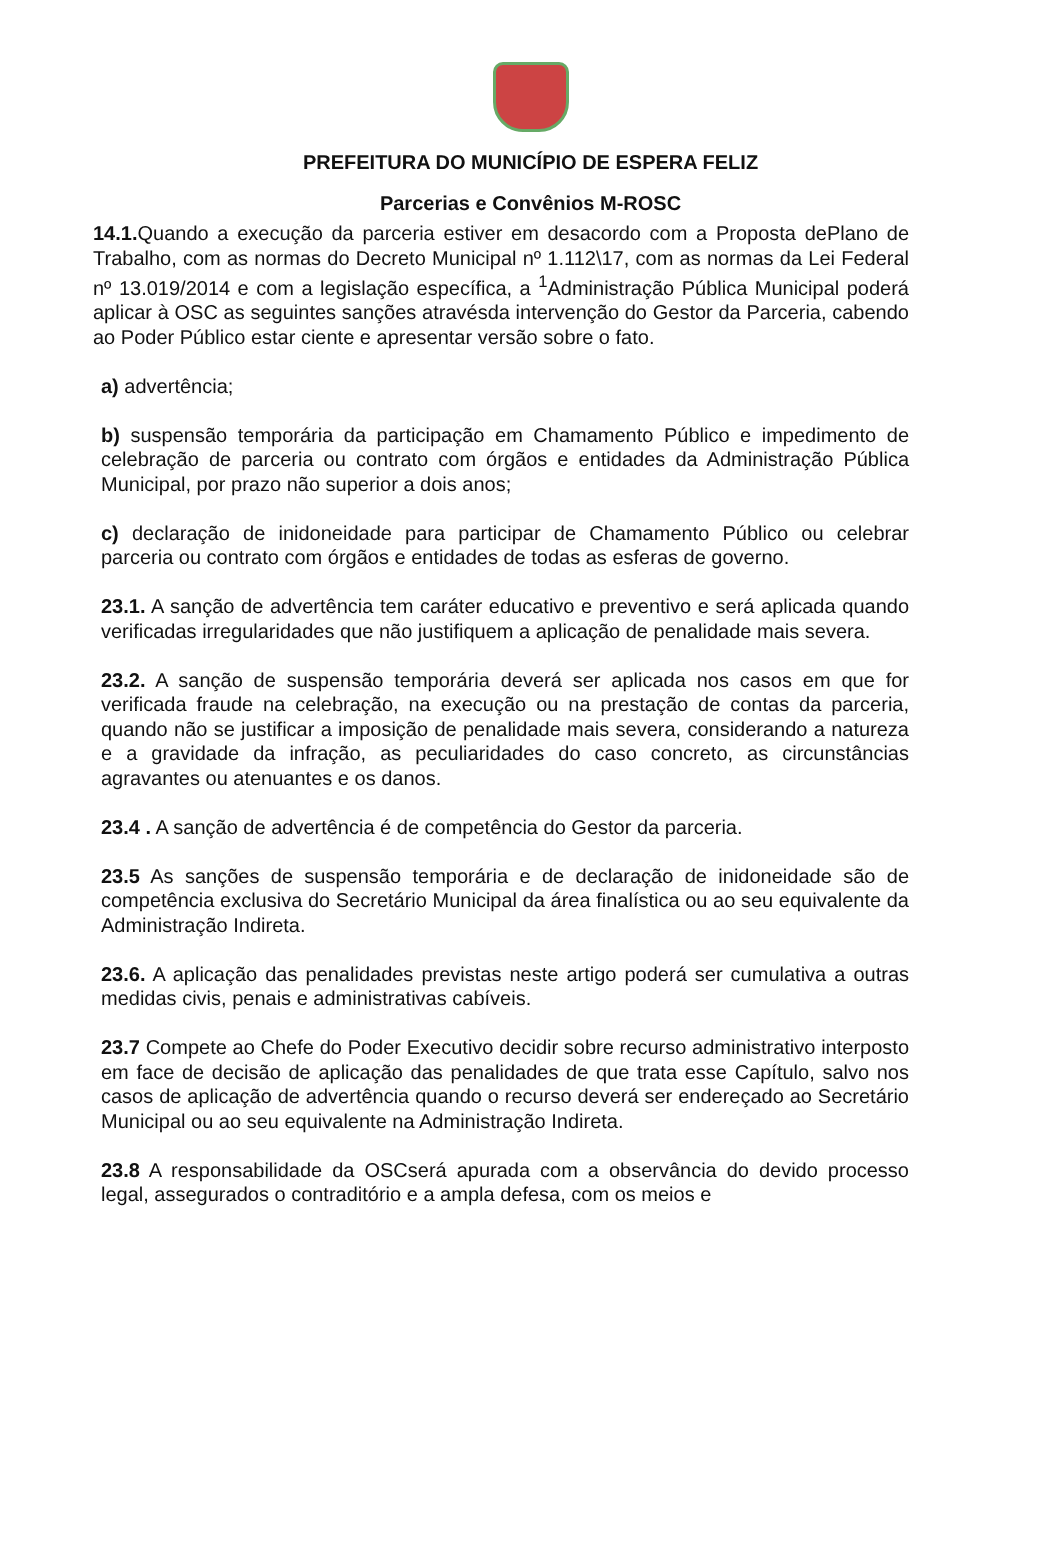PREFEITURA DO MUNICÍPIO DE ESPERA FELIZ
Parcerias e Convênios M-ROSC
14.1. Quando a execução da parceria estiver em desacordo com a Proposta dePlano de Trabalho, com as normas do Decreto Municipal nº 1.112\17, com as normas da Lei Federal nº 13.019/2014 e com a legislação específica, a <sup>1</sup>Administração Pública Municipal poderá aplicar à OSC as seguintes sanções atravésda intervenção do Gestor da Parceria, cabendo ao Poder Público estar ciente e apresentar versão sobre o fato.
a) advertência;
b) suspensão temporária da participação em Chamamento Público e impedimento de celebração de parceria ou contrato com órgãos e entidades da Administração Pública Municipal, por prazo não superior a dois anos;
c) declaração de inidoneidade para participar de Chamamento Público ou celebrar parceria ou contrato com órgãos e entidades de todas as esferas de governo.
23.1. A sanção de advertência tem caráter educativo e preventivo e será aplicada quando verificadas irregularidades que não justifiquem a aplicação de penalidade mais severa.
23.2. A sanção de suspensão temporária deverá ser aplicada nos casos em que for verificada fraude na celebração, na execução ou na prestação de contas da parceria, quando não se justificar a imposição de penalidade mais severa, considerando a natureza e a gravidade da infração, as peculiaridades do caso concreto, as circunstâncias agravantes ou atenuantes e os danos.
23.4 . A sanção de advertência é de competência do Gestor da parceria.
23.5 As sanções de suspensão temporária e de declaração de inidoneidade são de competência exclusiva do Secretário Municipal da área finalística ou ao seu equivalente da Administração Indireta.
23.6. A aplicação das penalidades previstas neste artigo poderá ser cumulativa a outras medidas civis, penais e administrativas cabíveis.
23.7 Compete ao Chefe do Poder Executivo decidir sobre recurso administrativo interposto em face de decisão de aplicação das penalidades de que trata esse Capítulo, salvo nos casos de aplicação de advertência quando o recurso deverá ser endereçado ao Secretário Municipal ou ao seu equivalente na Administração Indireta.
23.8 A responsabilidade da OSCserá apurada com a observância do devido processo legal, assegurados o contraditório e a ampla defesa, com os meios e